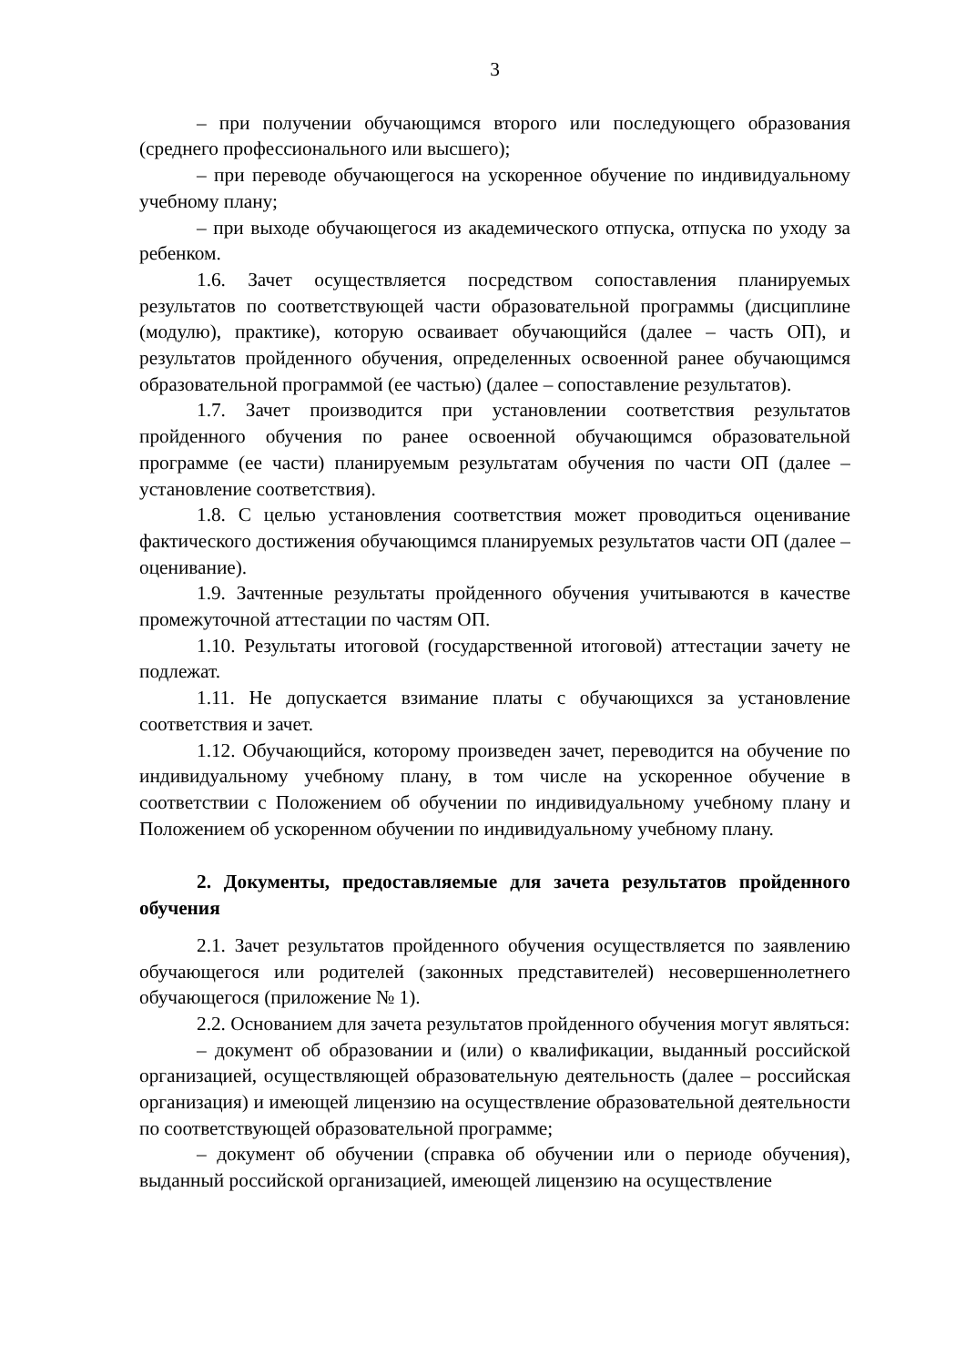3
– при получении обучающимся второго или последующего образования (среднего профессионального или высшего);
– при переводе обучающегося на ускоренное обучение по индивидуальному учебному плану;
– при выходе обучающегося из академического отпуска, отпуска по уходу за ребенком.
1.6. Зачет осуществляется посредством сопоставления планируемых результатов по соответствующей части образовательной программы (дисциплине (модулю), практике), которую осваивает обучающийся (далее – часть ОП), и результатов пройденного обучения, определенных освоенной ранее обучающимся образовательной программой (ее частью) (далее – сопоставление результатов).
1.7. Зачет производится при установлении соответствия результатов пройденного обучения по ранее освоенной обучающимся образовательной программе (ее части) планируемым результатам обучения по части ОП (далее – установление соответствия).
1.8. С целью установления соответствия может проводиться оценивание фактического достижения обучающимся планируемых результатов части ОП (далее – оценивание).
1.9. Зачтенные результаты пройденного обучения учитываются в качестве промежуточной аттестации по частям ОП.
1.10. Результаты итоговой (государственной итоговой) аттестации зачету не подлежат.
1.11. Не допускается взимание платы с обучающихся за установление соответствия и зачет.
1.12. Обучающийся, которому произведен зачет, переводится на обучение по индивидуальному учебному плану, в том числе на ускоренное обучение в соответствии с Положением об обучении по индивидуальному учебному плану и Положением об ускоренном обучении по индивидуальному учебному плану.
2. Документы, предоставляемые для зачета результатов пройденного обучения
2.1. Зачет результатов пройденного обучения осуществляется по заявлению обучающегося или родителей (законных представителей) несовершеннолетнего обучающегося (приложение № 1).
2.2. Основанием для зачета результатов пройденного обучения могут являться:
– документ об образовании и (или) о квалификации, выданный российской организацией, осуществляющей образовательную деятельность (далее – российская организация) и имеющей лицензию на осуществление образовательной деятельности по соответствующей образовательной программе;
– документ об обучении (справка об обучении или о периоде обучения), выданный российской организацией, имеющей лицензию на осуществление